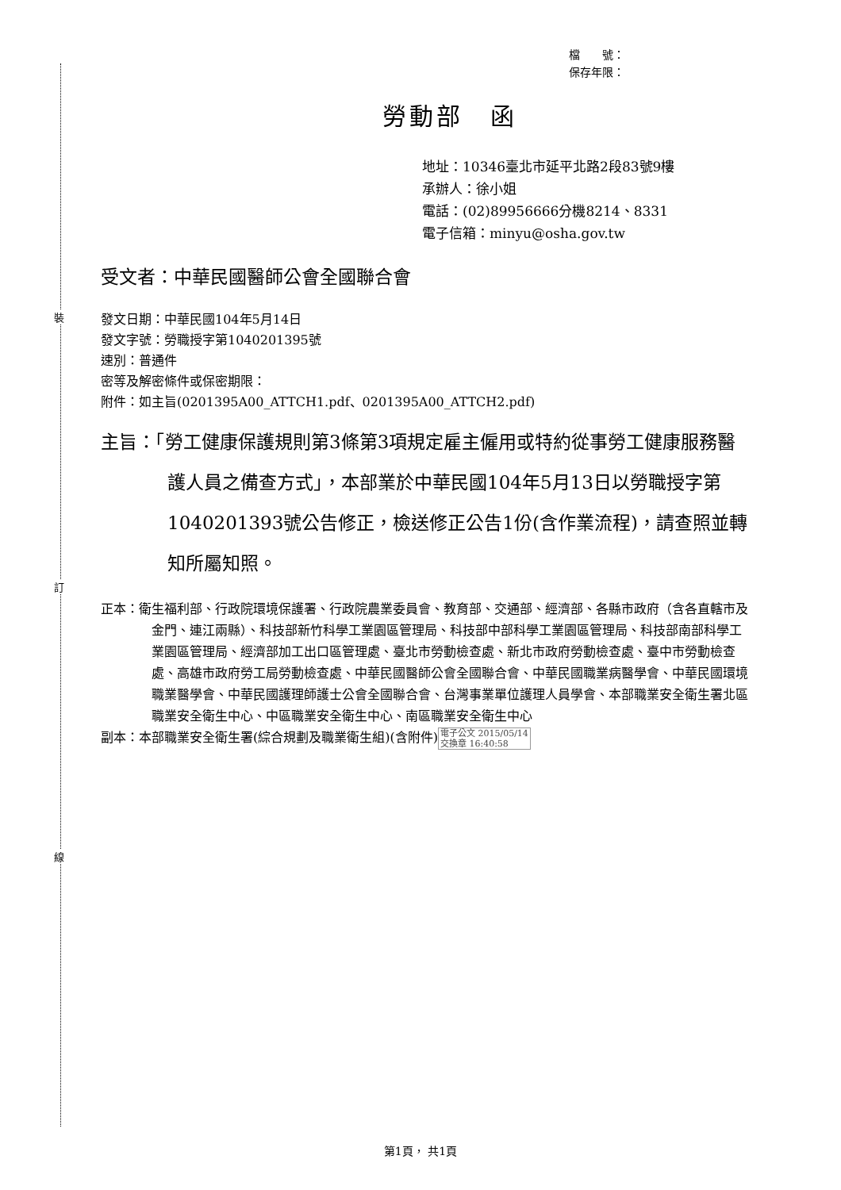裝
訂
線
檔　　號：
保存年限：
勞動部　函
地址：10346臺北市延平北路2段83號9樓
承辦人：徐小姐
電話：(02)89956666分機8214、8331
電子信箱：minyu@osha.gov.tw
受文者：中華民國醫師公會全國聯合會
發文日期：中華民國104年5月14日
發文字號：勞職授字第1040201395號
速別：普通件
密等及解密條件或保密期限：
附件：如主旨(0201395A00_ATTCH1.pdf、0201395A00_ATTCH2.pdf)
主旨：「勞工健康保護規則第3條第3項規定雇主僱用或特約從事勞工健康服務醫護人員之備查方式」，本部業於中華民國104年5月13日以勞職授字第1040201393號公告修正，檢送修正公告1份(含作業流程)，請查照並轉知所屬知照。
正本：衛生福利部、行政院環境保護署、行政院農業委員會、教育部、交通部、經濟部、各縣市政府（含各直轄市及金門、連江兩縣）、科技部新竹科學工業園區管理局、科技部中部科學工業園區管理局、科技部南部科學工業園區管理局、經濟部加工出口區管理處、臺北市勞動檢查處、新北市政府勞動檢查處、臺中市勞動檢查處、高雄市政府勞工局勞動檢查處、中華民國醫師公會全國聯合會、中華民國職業病醫學會、中華民國環境職業醫學會、中華民國護理師護士公會全國聯合會、台灣事業單位護理人員學會、本部職業安全衛生署北區職業安全衛生中心、中區職業安全衛生中心、南區職業安全衛生中心
副本：本部職業安全衛生署(綜合規劃及職業衛生組)(含附件)電子公文 2015/05/14
交換章 16:40:58
第1頁， 共1頁